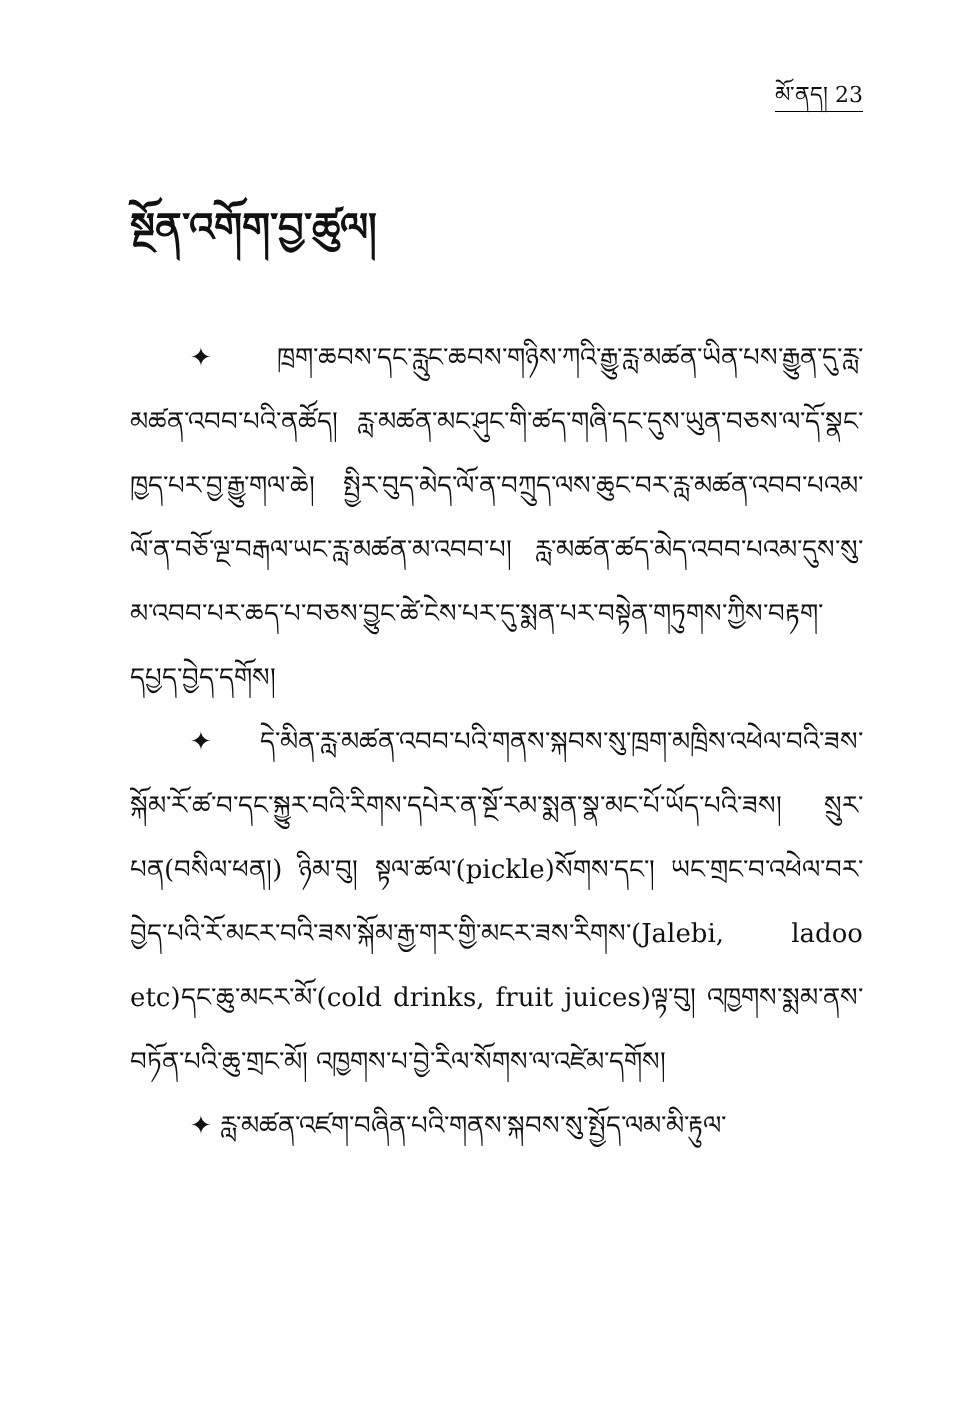མོ་ནད། 23
སྔོན་འགོག་བྱ་ཚུལ།
✦ ཁྲག་ཆབས་དང་རླུང་ཆབས་གཉིས་ཀའི་རྒྱུ་རླ་མཚན་ཡིན་པས་རྒྱུན་དུ་རླ་མཚན་འབབ་པའི་ནཚོད། རླ་མཚན་མང་ཤུང་གི་ཚད་གཞི་དང་དུས་ཡུན་བཅས་ལ་དོ་སྣང་ཁྱད་པར་བྱ་རྒྱུ་གལ་ཆེ། སྤྱིར་བུད་མེད་ལོ་ན་བཀྲུད་ལས་ཆུང་བར་རླ་མཚན་འབབ་པའམ་ལོ་ན་བཅོ་ལྔ་བརྒལ་ཡང་རླ་མཚན་མ་འབབ་པ། རླ་མཚན་ཚད་མེད་འབབ་པའམ་དུས་སུ་མ་འབབ་པར་ཆད་པ་བཅས་བྱུང་ཚེ་ངེས་པར་དུ་སྨན་པར་བསྟེན་གཏུགས་ཀྱིས་བརྟག་དཔྱད་བྱེད་དགོས།
✦ དེ་མིན་རླ་མཚན་འབབ་པའི་གནས་སྐབས་སུ་ཁྲག་མཁྲིས་འཕེལ་བའི་ཟས་སྐོམ་རོ་ཚ་བ་དང་སྐྱུར་བའི་རིགས་དཔེར་ན་སྔོ་རམ་སྨན་སྣ་མང་པོ་ཡོད་པའི་ཟས། སྲུར་པན(བསིལ་ཕན།) ཉིམ་བུ། སྟལ་ཚལ་(pickle)སོགས་དང་། ཡང་གྲང་བ་འཕེལ་བར་བྱེད་པའི་རོ་མངར་བའི་ཟས་སྐོམ་རྒྱ་གར་གྱི་མངར་ཟས་རིགས་(Jalebi, ladoo etc)དང་ཆུ་མངར་མོ་(cold drinks, fruit juices)ལྟ་བུ། འཁྱགས་སྨམ་ནས་བཏོན་པའི་ཆུ་གྲང་མོ། འཁྱགས་པ་བྱེ་རིལ་སོགས་ལ་འཛེམ་དགོས།
✦ རླ་མཚན་འཛག་བཞིན་པའི་གནས་སྐབས་སུ་སྤྱོད་ལམ་མི་རྟུལ་